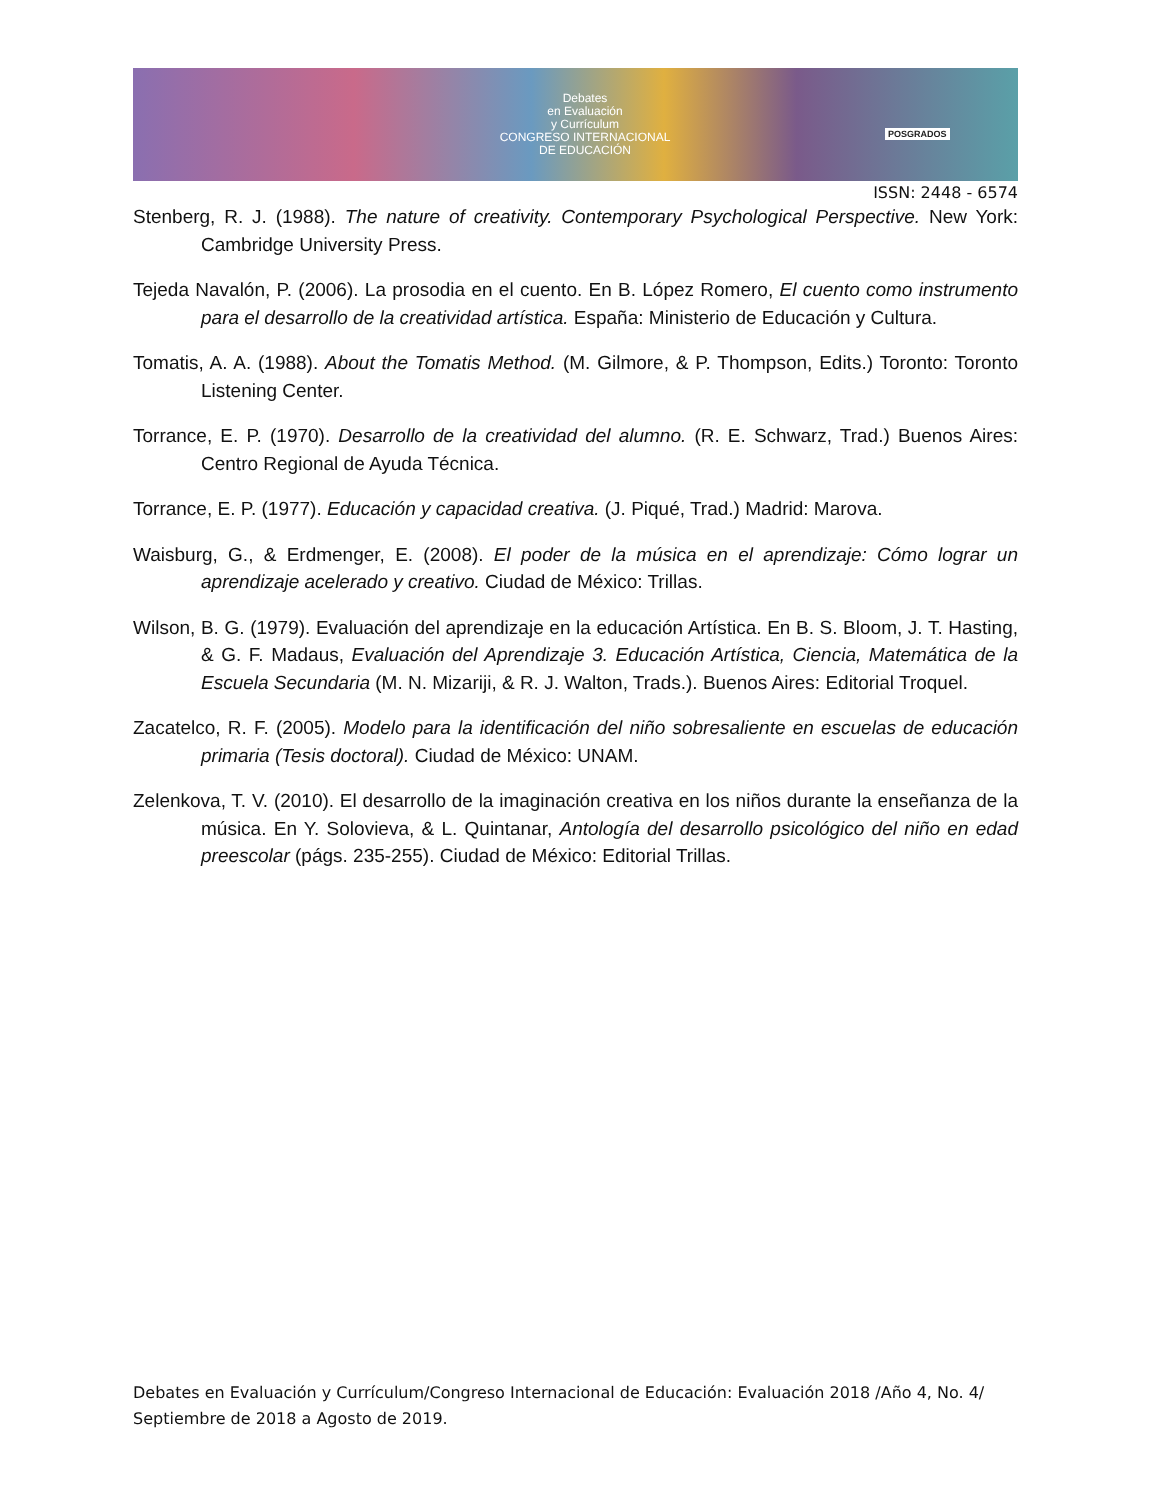Debates
en Evaluación
y Currículum
CONGRESO INTERNACIONAL
DE EDUCACIÓN
POSGRADOS
ISSN: 2448 - 6574
Stenberg, R. J. (1988). The nature of creativity. Contemporary Psychological Perspective. New York: Cambridge University Press.
Tejeda Navalón, P. (2006). La prosodia en el cuento. En B. López Romero, El cuento como instrumento para el desarrollo de la creatividad artística. España: Ministerio de Educación y Cultura.
Tomatis, A. A. (1988). About the Tomatis Method. (M. Gilmore, & P. Thompson, Edits.) Toronto: Toronto Listening Center.
Torrance, E. P. (1970). Desarrollo de la creatividad del alumno. (R. E. Schwarz, Trad.) Buenos Aires: Centro Regional de Ayuda Técnica.
Torrance, E. P. (1977). Educación y capacidad creativa. (J. Piqué, Trad.) Madrid: Marova.
Waisburg, G., & Erdmenger, E. (2008). El poder de la música en el aprendizaje: Cómo lograr un aprendizaje acelerado y creativo. Ciudad de México: Trillas.
Wilson, B. G. (1979). Evaluación del aprendizaje en la educación Artística. En B. S. Bloom, J. T. Hasting, & G. F. Madaus, Evaluación del Aprendizaje 3. Educación Artística, Ciencia, Matemática de la Escuela Secundaria (M. N. Mizariji, & R. J. Walton, Trads.). Buenos Aires: Editorial Troquel.
Zacatelco, R. F. (2005). Modelo para la identificación del niño sobresaliente en escuelas de educación primaria (Tesis doctoral). Ciudad de México: UNAM.
Zelenkova, T. V. (2010). El desarrollo de la imaginación creativa en los niños durante la enseñanza de la música. En Y. Solovieva, & L. Quintanar, Antología del desarrollo psicológico del niño en edad preescolar (págs. 235-255). Ciudad de México: Editorial Trillas.
Debates en Evaluación y Currículum/Congreso Internacional de Educación: Evaluación 2018 /Año 4, No. 4/ Septiembre de 2018 a Agosto de 2019.